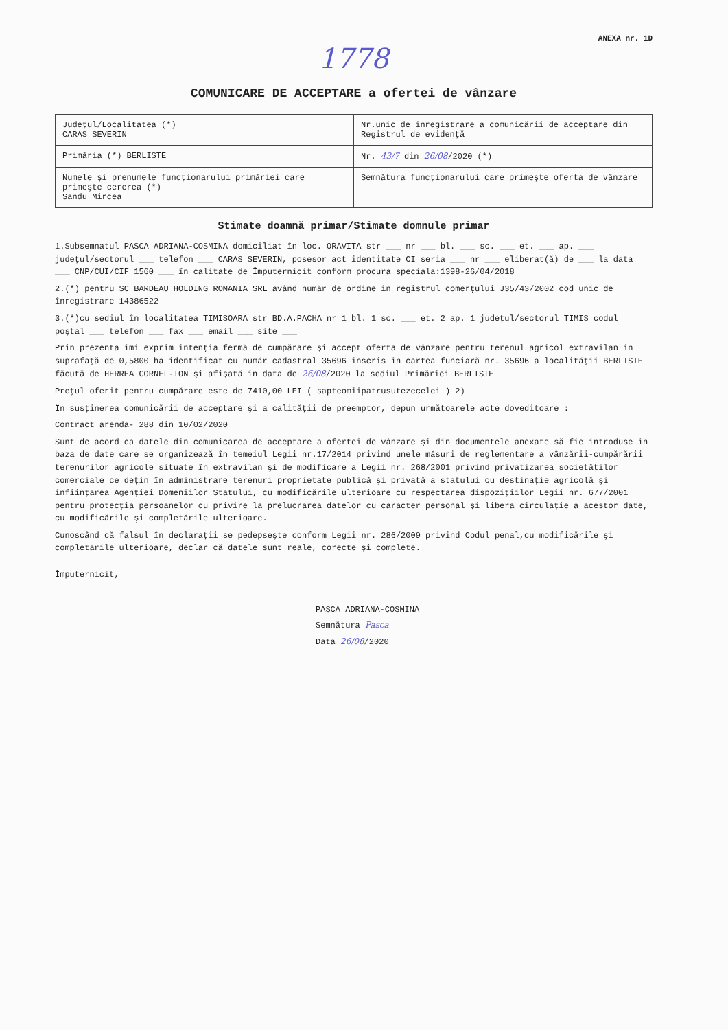ANEXA nr. 1D
1778
COMUNICARE DE ACCEPTARE a ofertei de vânzare
| Judeţul/Localitatea (*) CARAS SEVERIN | Nr.unic de înregistrare a comunicării de acceptare din Registrul de evidenţă |
| Primăria (*) BERLISTE | Nr. 43/7 din 26/08 /2020 (*) |
| Numele şi prenumele funcţionarului primăriei care primeşte cererea (*) Sandu Mircea | Semnătura funcţionarului care primeşte oferta de vânzare |
Stimate doamnă primar/Stimate domnule primar
1.Subsemnatul PASCA ADRIANA-COSMINA domiciliat în loc. ORAVITA str ___ nr ___ bl. ___ sc. ___ et. ___ ap. ___ judeţul/sectorul ___ telefon ___ CARAS SEVERIN, posesor act identitate CI seria ___ nr ___ eliberat(ă) de ___ la data ___ CNP/CUI/CIF 1560 ___ în calitate de Împuternicit conform procura speciala:1398-26/04/2018
2.(*) pentru SC BARDEAU HOLDING ROMANIA SRL având număr de ordine în registrul comerţului J35/43/2002 cod unic de înregistrare 14386522
3.(*)cu sediul în localitatea TIMISOARA str BD.A.PACHA nr 1 bl. 1 sc. ___ et. 2 ap. 1 judeţul/sectorul TIMIS codul poştal ___ telefon ___ fax ___ email ___ site ___
Prin prezenta îmi exprim intenţia fermă de cumpărare şi accept oferta de vânzare pentru terenul agricol extravilan în suprafaţă de 0,5800 ha identificat cu număr cadastral 35696 înscris în cartea funciară nr. 35696 a localităţii BERLISTE făcută de HERREA CORNEL-ION şi afişată în data de 26/08/2020 la sediul Primăriei BERLISTE
Preţul oferit pentru cumpărare este de 7410,00 LEI ( sapteomiipatrusutezecelei ) 2)
În susţinerea comunicării de acceptare şi a calităţii de preemptor, depun următoarele acte doveditoare :
Contract arenda- 288 din 10/02/2020
Sunt de acord ca datele din comunicarea de acceptare a ofertei de vânzare şi din documentele anexate să fie introduse în baza de date care se organizează în temeiul Legii nr.17/2014 privind unele măsuri de reglementare a vânzării-cumpărării terenurilor agricole situate în extravilan şi de modificare a Legii nr. 268/2001 privind privatizarea societăţilor comerciale ce deţin în administrare terenuri proprietate publică şi privată a statului cu destinaţie agricolă şi înfiinţarea Agenţiei Domeniilor Statului, cu modificările ulterioare cu respectarea dispoziţiilor Legii nr. 677/2001 pentru protecţia persoanelor cu privire la prelucrarea datelor cu caracter personal şi libera circulaţie a acestor date, cu modificările şi completările ulterioare.
Cunoscând că falsul în declaraţii se pedepseşte conform Legii nr. 286/2009 privind Codul penal,cu modificările şi completările ulterioare, declar că datele sunt reale, corecte şi complete.
Împuternicit,
PASCA ADRIANA-COSMINA
Semnătura Pasca
Data 26/08/2020